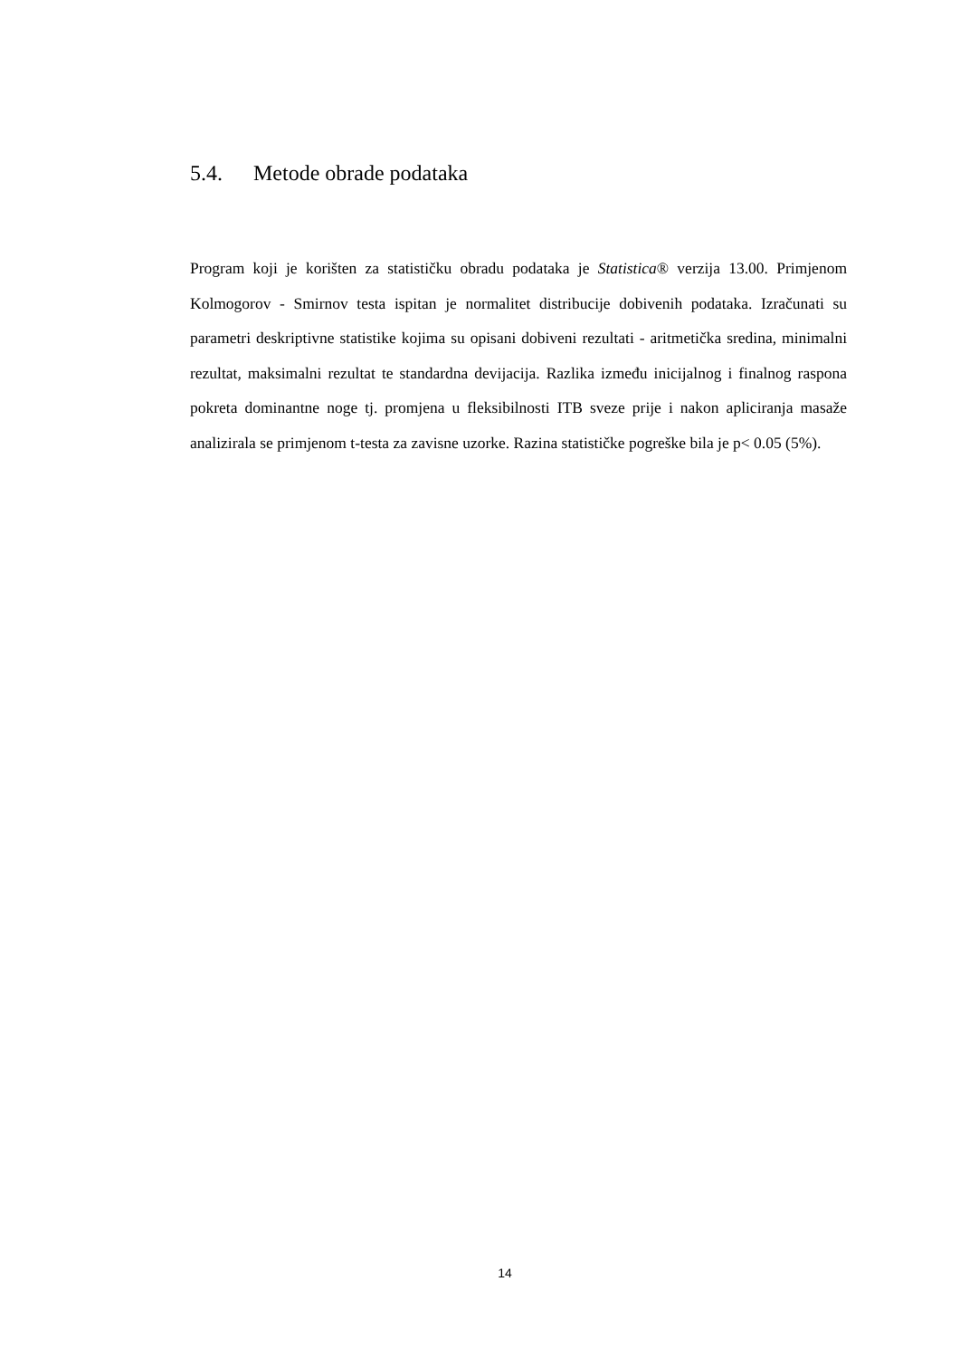5.4. Metode obrade podataka
Program koji je korišten za statističku obradu podataka je Statistica® verzija 13.00. Primjenom Kolmogorov - Smirnov testa ispitan je normalitet distribucije dobivenih podataka. Izračunati su parametri deskriptivne statistike kojima su opisani dobiveni rezultati - aritmetička sredina, minimalni rezultat, maksimalni rezultat te standardna devijacija. Razlika između inicijalnog i finalnog raspona pokreta dominantne noge tj. promjena u fleksibilnosti ITB sveze prije i nakon apliciranja masaže analizirala se primjenom t-testa za zavisne uzorke. Razina statističke pogreške bila je p< 0.05 (5%).
14